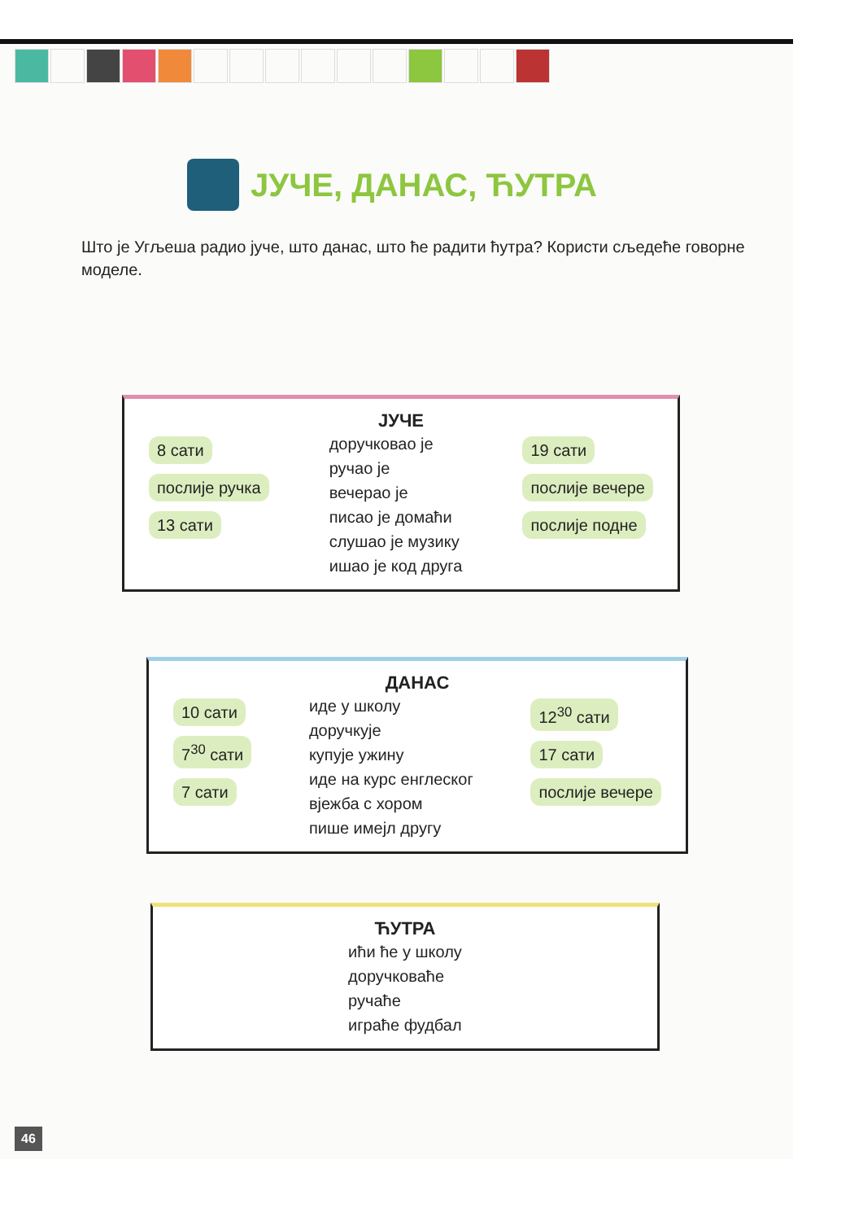ЈУЧЕ, ДАНАС, ЋУТРА
Што је Угљеша радио јуче, што данас, што ће радити ћутра? Користи сљедеће говорне моделе.
ЈУЧЕ
8 сати
послије ручка
13 сати
доручковао је
ручао је
вечерао је
писао је домаћи
слушао је музику
ишао је код друга
19 сати
послије вечере
послије подне
ДАНАС
10 сати
7<sup>30</sup> сати
7 сати
иде у школу
доручкује
купује ужину
иде на курс енглеског
вјежба с хором
пише имејл другу
12<sup>30</sup> сати
17 сати
послије вечере
ЋУТРА
ићи ће у школу
доручковаће
ручаће
играће фудбал
46